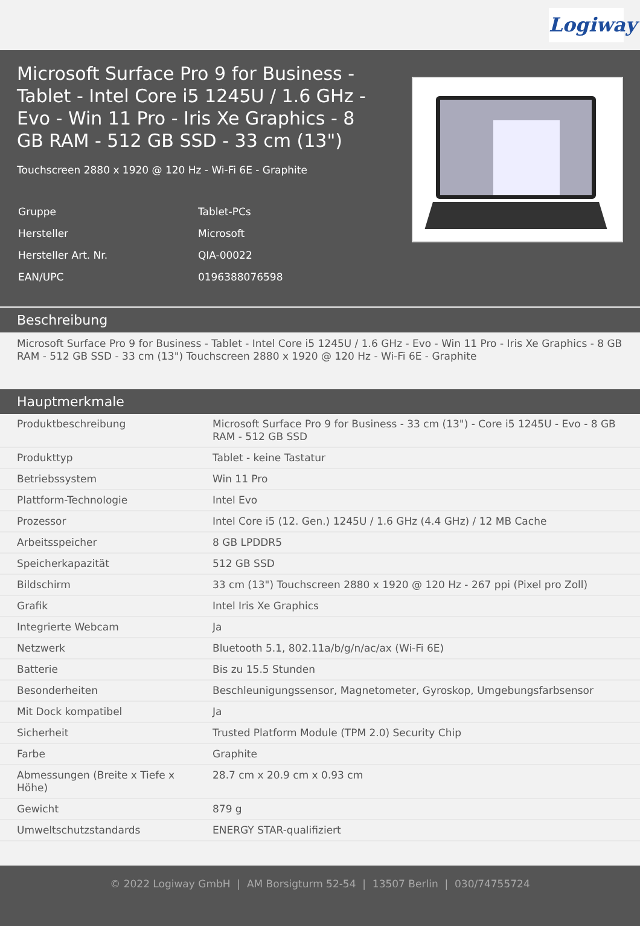Logiway
Microsoft Surface Pro 9 for Business - Tablet - Intel Core i5 1245U / 1.6 GHz - Evo - Win 11 Pro - Iris Xe Graphics - 8 GB RAM - 512 GB SSD - 33 cm (13")
Touchscreen 2880 x 1920 @ 120 Hz - Wi-Fi 6E - Graphite
| Gruppe | Tablet-PCs |
| Hersteller | Microsoft |
| Hersteller Art. Nr. | QIA-00022 |
| EAN/UPC | 0196388076598 |
Beschreibung
Microsoft Surface Pro 9 for Business - Tablet - Intel Core i5 1245U / 1.6 GHz - Evo - Win 11 Pro - Iris Xe Graphics - 8 GB RAM - 512 GB SSD - 33 cm (13") Touchscreen 2880 x 1920 @ 120 Hz - Wi-Fi 6E - Graphite
Hauptmerkmale
| Produktbeschreibung | Microsoft Surface Pro 9 for Business - 33 cm (13") - Core i5 1245U - Evo - 8 GB RAM - 512 GB SSD |
| Produkttyp | Tablet - keine Tastatur |
| Betriebssystem | Win 11 Pro |
| Plattform-Technologie | Intel Evo |
| Prozessor | Intel Core i5 (12. Gen.) 1245U / 1.6 GHz (4.4 GHz) / 12 MB Cache |
| Arbeitsspeicher | 8 GB LPDDR5 |
| Speicherkapazität | 512 GB SSD |
| Bildschirm | 33 cm (13") Touchscreen 2880 x 1920 @ 120 Hz - 267 ppi (Pixel pro Zoll) |
| Grafik | Intel Iris Xe Graphics |
| Integrierte Webcam | Ja |
| Netzwerk | Bluetooth 5.1, 802.11a/b/g/n/ac/ax (Wi-Fi 6E) |
| Batterie | Bis zu 15.5 Stunden |
| Besonderheiten | Beschleunigungssensor, Magnetometer, Gyroskop, Umgebungsfarbsensor |
| Mit Dock kompatibel | Ja |
| Sicherheit | Trusted Platform Module (TPM 2.0) Security Chip |
| Farbe | Graphite |
| Abmessungen (Breite x Tiefe x Höhe) | 28.7 cm x 20.9 cm x 0.93 cm |
| Gewicht | 879 g |
| Umweltschutzstandards | ENERGY STAR-qualifiziert |
© 2022 Logiway GmbH | AM Borsigturm 52-54 | 13507 Berlin | 030/74755724